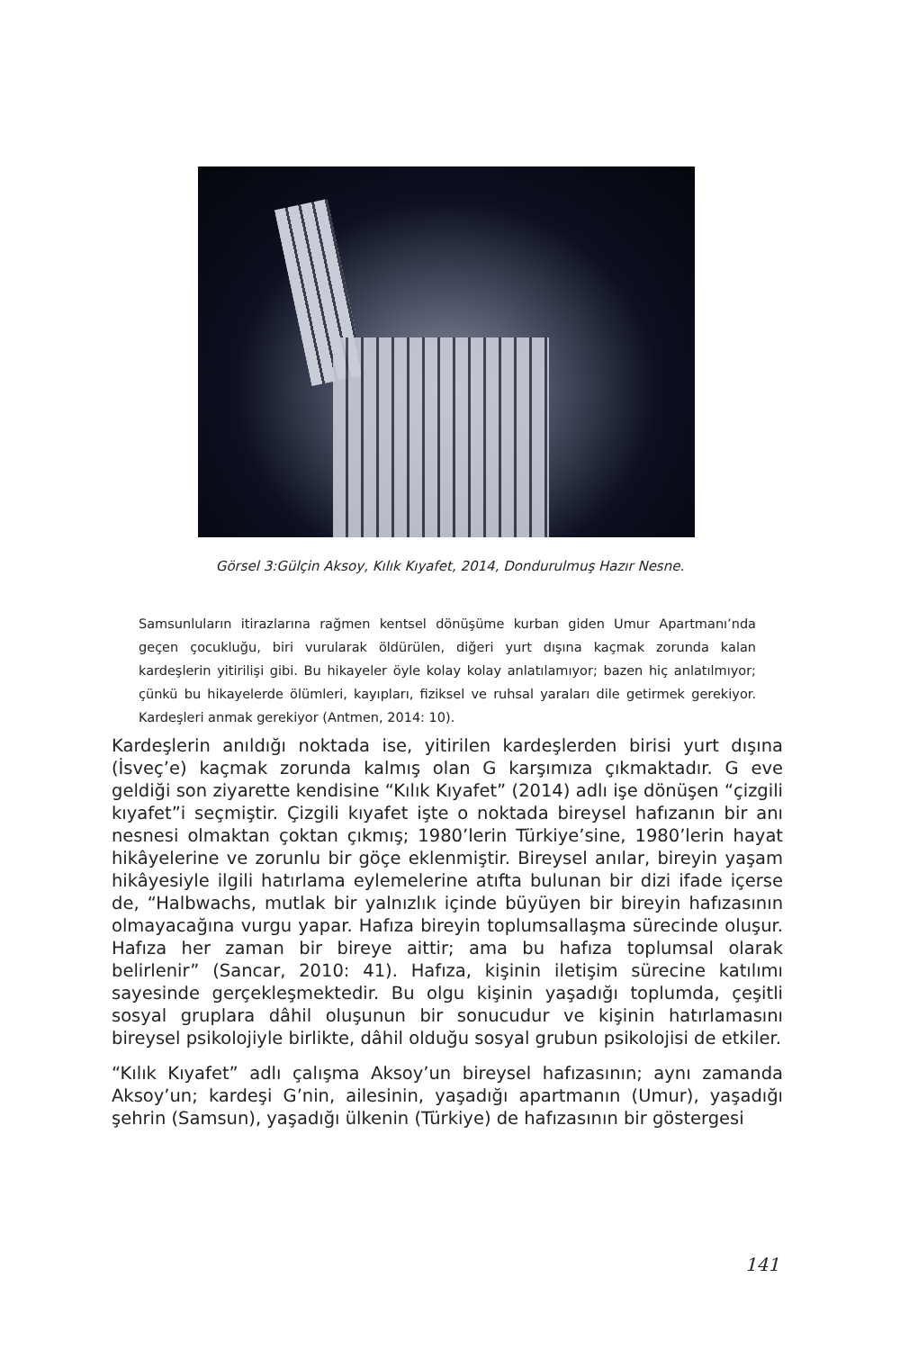Görsel 3:Gülçin Aksoy, Kılık Kıyafet, 2014, Dondurulmuş Hazır Nesne.
Samsunluların itirazlarına rağmen kentsel dönüşüme kurban giden Umur Apartmanı’nda geçen çocukluğu, biri vurularak öldürülen, diğeri yurt dışına kaçmak zorunda kalan kardeşlerin yitirilişi gibi. Bu hikayeler öyle kolay kolay anlatılamıyor; bazen hiç anlatılmıyor; çünkü bu hikayelerde ölümleri, kayıpları, fiziksel ve ruhsal yaraları dile getirmek gerekiyor. Kardeşleri anmak gerekiyor (Antmen, 2014: 10).
Kardeşlerin anıldığı noktada ise, yitirilen kardeşlerden birisi yurt dışına (İsveç’e) kaçmak zorunda kalmış olan G karşımıza çıkmaktadır. G eve geldiği son ziyarette kendisine “Kılık Kıyafet” (2014) adlı işe dönüşen “çizgili kıyafet”i seçmiştir. Çizgili kıyafet işte o noktada bireysel hafızanın bir anı nesnesi olmaktan çoktan çıkmış; 1980’lerin Türkiye’sine, 1980’lerin hayat hikâyelerine ve zorunlu bir göçe eklenmiştir. Bireysel anılar, bireyin yaşam hikâyesiyle ilgili hatırlama eylemelerine atıfta bulunan bir dizi ifade içerse de, “Halbwachs, mutlak bir yalnızlık içinde büyüyen bir bireyin hafızasının olmayacağına vurgu yapar. Hafıza bireyin toplumsallaşma sürecinde oluşur. Hafıza her zaman bir bireye aittir; ama bu hafıza toplumsal olarak belirlenir” (Sancar, 2010: 41). Hafıza, kişinin iletişim sürecine katılımı sayesinde gerçekleşmektedir. Bu olgu kişinin yaşadığı toplumda, çeşitli sosyal gruplara dâhil oluşunun bir sonucudur ve kişinin hatırlamasını bireysel psikolojiyle birlikte, dâhil olduğu sosyal grubun psikolojisi de etkiler.
“Kılık Kıyafet” adlı çalışma Aksoy’un bireysel hafızasının; aynı zamanda Aksoy’un; kardeşi G’nin, ailesinin, yaşadığı apartmanın (Umur), yaşadığı şehrin (Samsun), yaşadığı ülkenin (Türkiye) de hafızasının bir göstergesi
141